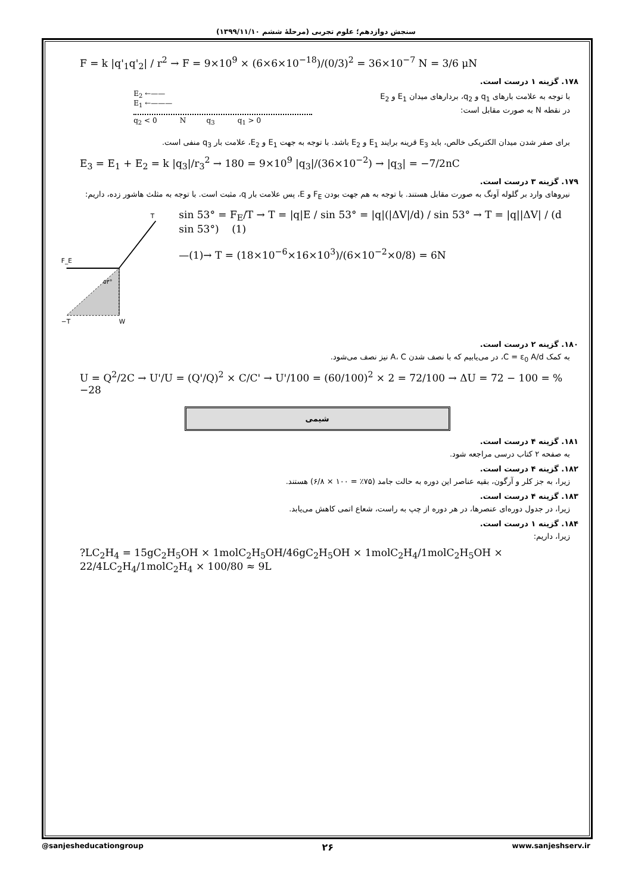سنجش دوازدهم؛ علوم تجربی (مرحلهٔ ششم ۱۳۹۹/۱۱/۱۰)
F = k |q'<sub>1</sub>q'<sub>2</sub>| / r<sup>2</sup> → F = 9×10<sup>9</sup> × (6×6×10<sup>−18</sup>)/(0/3)<sup>2</sup> = 36×10<sup>−7</sup> N = 3/6 μN
۱۷۸. گزینه ۱ درست است.
با توجه به علامت بارهای q<sub>1</sub> و q<sub>2</sub>، بردارهای میدان E<sub>1</sub> و E<sub>2</sub>
در نقطه N به صورت مقابل است:
E<sub>2</sub> ←——
E<sub>1</sub> ←———
q<sub>2</sub> < 0 N q<sub>3</sub> q<sub>1</sub> > 0
برای صفر شدن میدان الکتریکی خالص، باید E<sub>3</sub> قرینه برایند E<sub>1</sub> و E<sub>2</sub> باشد. با توجه به جهت E<sub>1</sub> و E<sub>2</sub>، علامت بار q<sub>3</sub> منفی است.
E<sub>3</sub> = E<sub>1</sub> + E<sub>2</sub> = k |q<sub>3</sub>|/r<sub>3</sub><sup>2</sup> → 180 = 9×10<sup>9</sup> |q<sub>3</sub>|/(36×10<sup>−2</sup>) → |q<sub>3</sub>| = −7/2nC
۱۷۹. گزینه ۳ درست است.
نیروهای وارد بر گلوله آونگ به صورت مقابل هستند. با توجه به هم جهت بودن F<sub>E</sub> و E، پس علامت بار q، مثبت است. با توجه به مثلث هاشور زده، داریم:
T
F_E
W
−T
۵۳°
sin 53° = F<sub>E</sub>/T → T = |q|E / sin 53° = |q|(|ΔV|/d) / sin 53° → T = |q||ΔV| / (d sin 53°) (1)
—(1)→ T = (18×10<sup>−6</sup>×16×10<sup>3</sup>)/(6×10<sup>−2</sup>×0/8) = 6N
۱۸۰. گزینه ۲ درست است.
به کمک C = ε<sub>0</sub> A/d، در می‌یابیم که با نصف شدن A، C نیز نصف می‌شود.
U = Q<sup>2</sup>/2C → U'/U = (Q'/Q)<sup>2</sup> × C/C' → U'/100 = (60/100)<sup>2</sup> × 2 = 72/100 → ΔU = 72 − 100 = %−28
شیمی
۱۸۱. گزینه ۴ درست است.
به صفحه ۲ کتاب درسی مراجعه شود.
۱۸۲. گزینه ۴ درست است.
زیرا، به جز کلر و آرگون، بقیه عناصر این دوره به حالت جامد (۷۵٪ = ۱۰۰ × ۶/۸) هستند.
۱۸۳. گزینه ۴ درست است.
زیرا، در جدول دوره‌ای عنصرها، در هر دوره از چپ به راست، شعاع اتمی کاهش می‌یابد.
۱۸۴. گزینه ۱ درست است.
زیرا، داریم:
?LC<sub>2</sub>H<sub>4</sub> = 15gC<sub>2</sub>H<sub>5</sub>OH × 1molC<sub>2</sub>H<sub>5</sub>OH/46gC<sub>2</sub>H<sub>5</sub>OH × 1molC<sub>2</sub>H<sub>4</sub>/1molC<sub>2</sub>H<sub>5</sub>OH × 22/4LC<sub>2</sub>H<sub>4</sub>/1molC<sub>2</sub>H<sub>4</sub> × 100/80 ≈ 9L
@sanjesheducationgroup ۲۶ www.sanjeshserv.ir